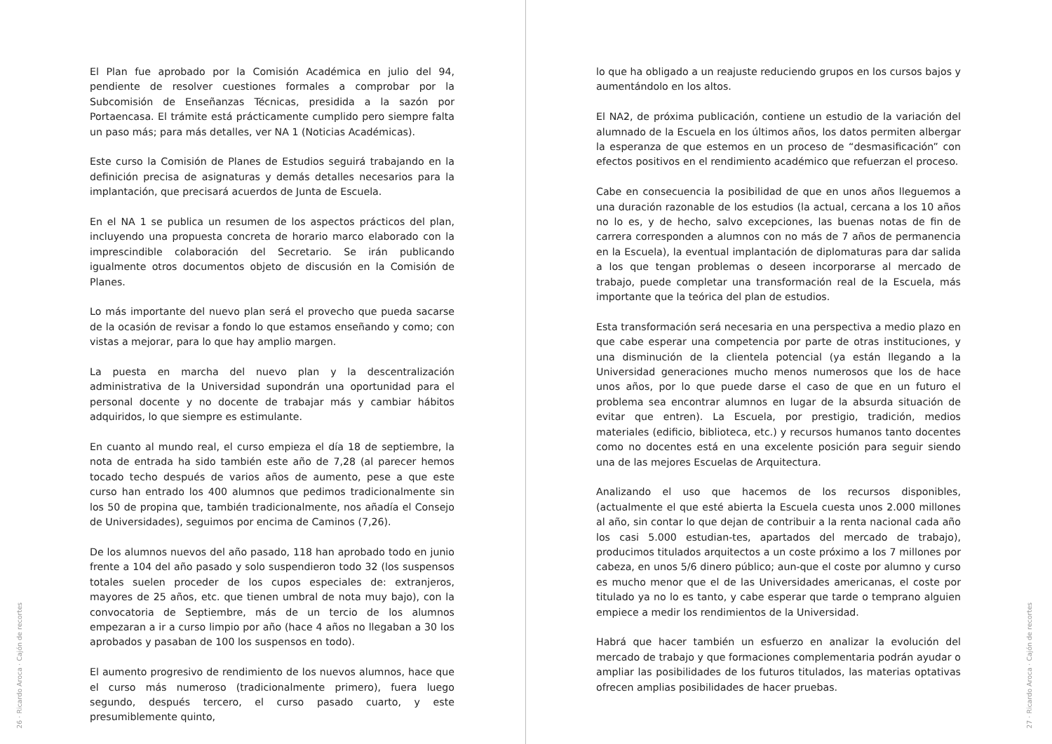El Plan fue aprobado por la Comisión Académica en julio del 94, pendiente de resolver cuestiones formales a comprobar por la Subcomisión de Enseñanzas Técnicas, presidida a la sazón por Portaencasa. El trámite está prácticamente cumplido pero siempre falta un paso más; para más detalles, ver NA 1 (Noticias Académicas).
Este curso la Comisión de Planes de Estudios seguirá trabajando en la definición precisa de asignaturas y demás detalles necesarios para la implantación, que precisará acuerdos de Junta de Escuela.
En el NA 1 se publica un resumen de los aspectos prácticos del plan, incluyendo una propuesta concreta de horario marco elaborado con la imprescindible colaboración del Secretario. Se irán publicando igualmente otros documentos objeto de discusión en la Comisión de Planes.
Lo más importante del nuevo plan será el provecho que pueda sacarse de la ocasión de revisar a fondo lo que estamos enseñando y como; con vistas a mejorar, para lo que hay amplio margen.
La puesta en marcha del nuevo plan y la descentralización administrativa de la Universidad supondrán una oportunidad para el personal docente y no docente de trabajar más y cambiar hábitos adquiridos, lo que siempre es estimulante.
En cuanto al mundo real, el curso empieza el día 18 de septiembre, la nota de entrada ha sido también este año de 7,28 (al parecer hemos tocado techo después de varios años de aumento, pese a que este curso han entrado los 400 alumnos que pedimos tradicionalmente sin los 50 de propina que, también tradicionalmente, nos añadía el Consejo de Universidades), seguimos por encima de Caminos (7,26).
De los alumnos nuevos del año pasado, 118 han aprobado todo en junio frente a 104 del año pasado y solo suspendieron todo 32 (los suspensos totales suelen proceder de los cupos especiales de: extranjeros, mayores de 25 años, etc. que tienen umbral de nota muy bajo), con la convocatoria de Septiembre, más de un tercio de los alumnos empezaran a ir a curso limpio por año (hace 4 años no llegaban a 30 los aprobados y pasaban de 100 los suspensos en todo).
El aumento progresivo de rendimiento de los nuevos alumnos, hace que el curso más numeroso (tradicionalmente primero), fuera luego segundo, después tercero, el curso pasado cuarto, y este presumiblemente quinto,
26 · Ricardo Aroca · Cajón de recortes
lo que ha obligado a un reajuste reduciendo grupos en los cursos bajos y aumentándolo en los altos.
El NA2, de próxima publicación, contiene un estudio de la variación del alumnado de la Escuela en los últimos años, los datos permiten albergar la esperanza de que estemos en un proceso de “desmasificación” con efectos positivos en el rendimiento académico que refuerzan el proceso.
Cabe en consecuencia la posibilidad de que en unos años lleguemos a una duración razonable de los estudios (la actual, cercana a los 10 años no lo es, y de hecho, salvo excepciones, las buenas notas de fin de carrera corresponden a alumnos con no más de 7 años de permanencia en la Escuela), la eventual implantación de diplomaturas para dar salida a los que tengan problemas o deseen incorporarse al mercado de trabajo, puede completar una transformación real de la Escuela, más importante que la teórica del plan de estudios.
Esta transformación será necesaria en una perspectiva a medio plazo en que cabe esperar una competencia por parte de otras instituciones, y una disminución de la clientela potencial (ya están llegando a la Universidad generaciones mucho menos numerosos que los de hace unos años, por lo que puede darse el caso de que en un futuro el problema sea encontrar alumnos en lugar de la absurda situación de evitar que entren). La Escuela, por prestigio, tradición, medios materiales (edificio, biblioteca, etc.) y recursos humanos tanto docentes como no docentes está en una excelente posición para seguir siendo una de las mejores Escuelas de Arquitectura.
Analizando el uso que hacemos de los recursos disponibles, (actualmente el que esté abierta la Escuela cuesta unos 2.000 millones al año, sin contar lo que dejan de contribuir a la renta nacional cada año los casi 5.000 estudian-tes, apartados del mercado de trabajo), producimos titulados arquitectos a un coste próximo a los 7 millones por cabeza, en unos 5/6 dinero público; aun-que el coste por alumno y curso es mucho menor que el de las Universidades americanas, el coste por titulado ya no lo es tanto, y cabe esperar que tarde o temprano alguien empiece a medir los rendimientos de la Universidad.
Habrá que hacer también un esfuerzo en analizar la evolución del mercado de trabajo y que formaciones complementaria podrán ayudar o ampliar las posibilidades de los futuros titulados, las materias optativas ofrecen amplias posibilidades de hacer pruebas.
27 · Ricardo Aroca · Cajón de recortes